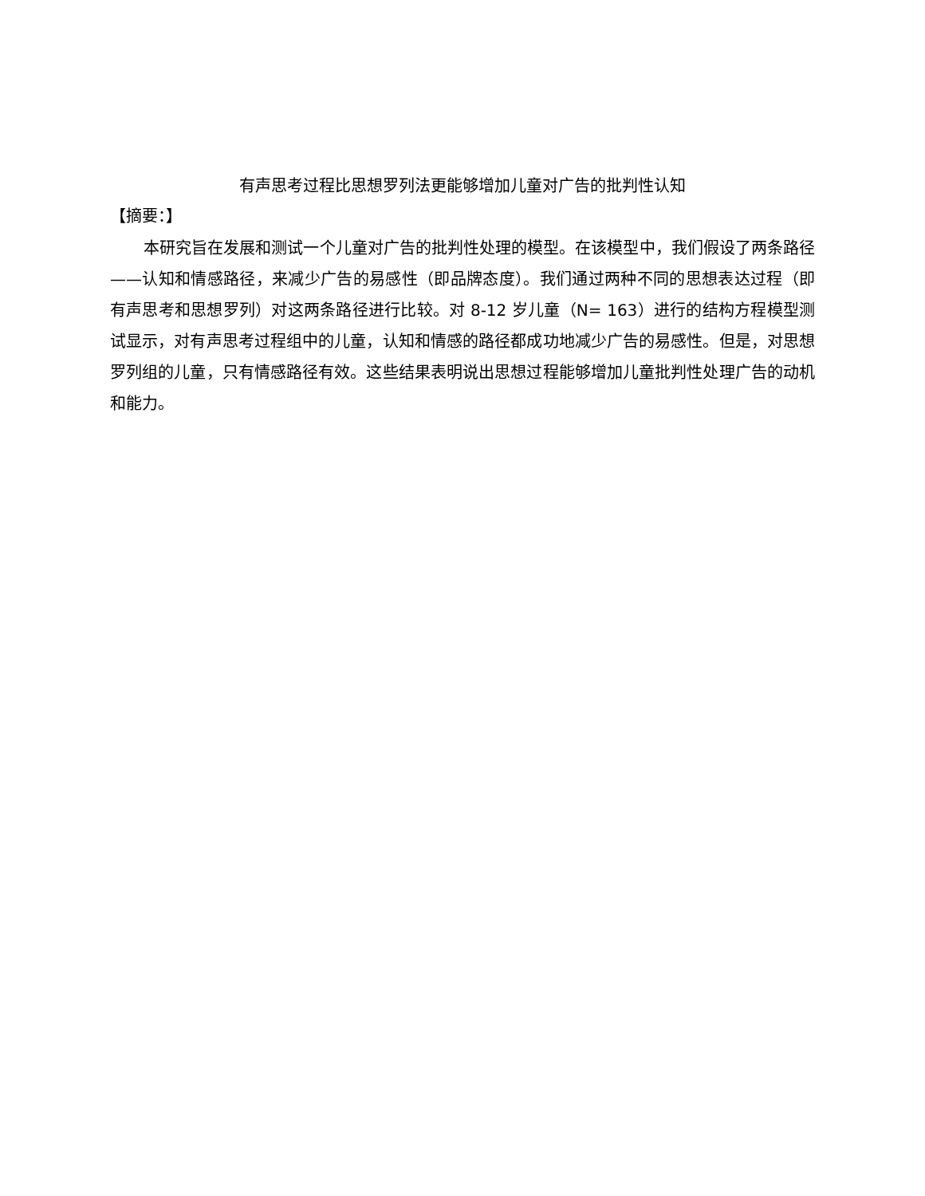有声思考过程比思想罗列法更能够增加儿童对广告的批判性认知
【摘要：】
本研究旨在发展和测试一个儿童对广告的批判性处理的模型。在该模型中，我们假设了两条路径——认知和情感路径，来减少广告的易感性（即品牌态度）。我们通过两种不同的思想表达过程（即有声思考和思想罗列）对这两条路径进行比较。对 8-12 岁儿童（N= 163）进行的结构方程模型测试显示，对有声思考过程组中的儿童，认知和情感的路径都成功地减少广告的易感性。但是，对思想罗列组的儿童，只有情感路径有效。这些结果表明说出思想过程能够增加儿童批判性处理广告的动机和能力。